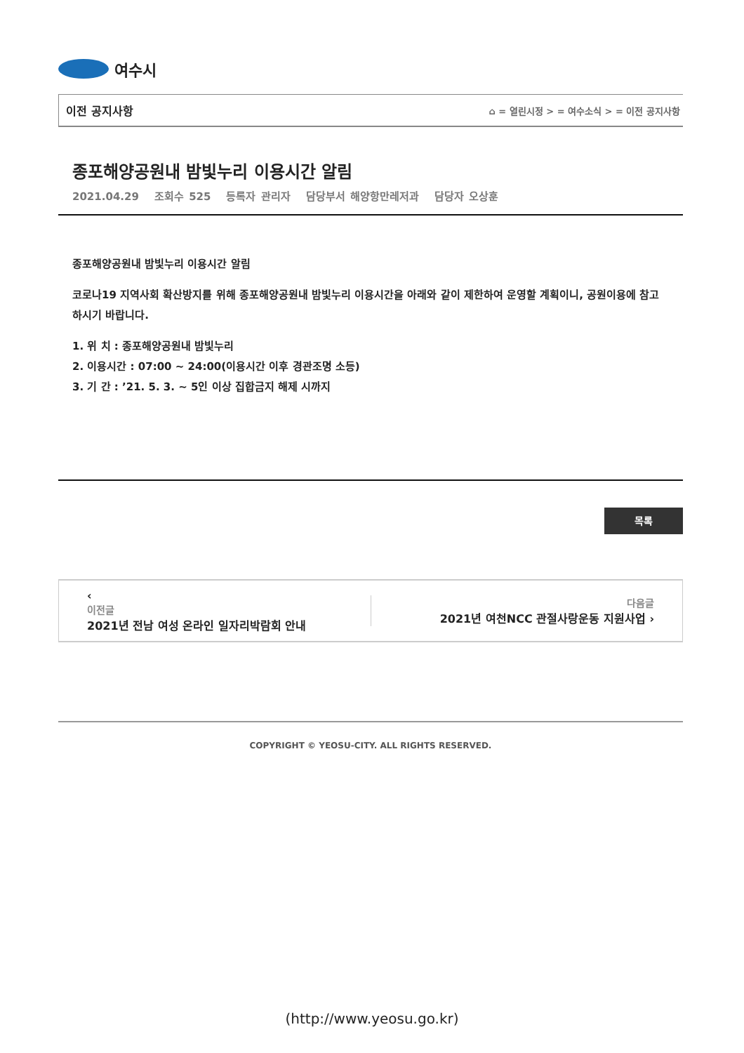여수시
이전 공지사항 ⌂ = 열린시정 > = 여수소식 > = 이전 공지사항
종포해양공원내 밤빛누리 이용시간 알림
2021.04.29 조회수 525 등록자 관리자 담당부서 해양항만레저과 담당자 오상훈
종포해양공원내 밤빛누리 이용시간 알림
코로나19 지역사회 확산방지를 위해 종포해양공원내 밤빛누리 이용시간을 아래와 같이 제한하여 운영할 계획이니, 공원이용에 참고하시기 바랍니다.
1. 위 치 : 종포해양공원내 밤빛누리
2. 이용시간 : 07:00 ~ 24:00(이용시간 이후 경관조명 소등)
3. 기 간 : ’21. 5. 3. ~ 5인 이상 집합금지 해제 시까지
목록
‹
이전글
2021년 전남 여성 온라인 일자리박람회 안내
다음글
2021년 여천NCC 관절사랑운동 지원사업 ›
COPYRIGHT © YEOSU-CITY. ALL RIGHTS RESERVED.
(http://www.yeosu.go.kr)